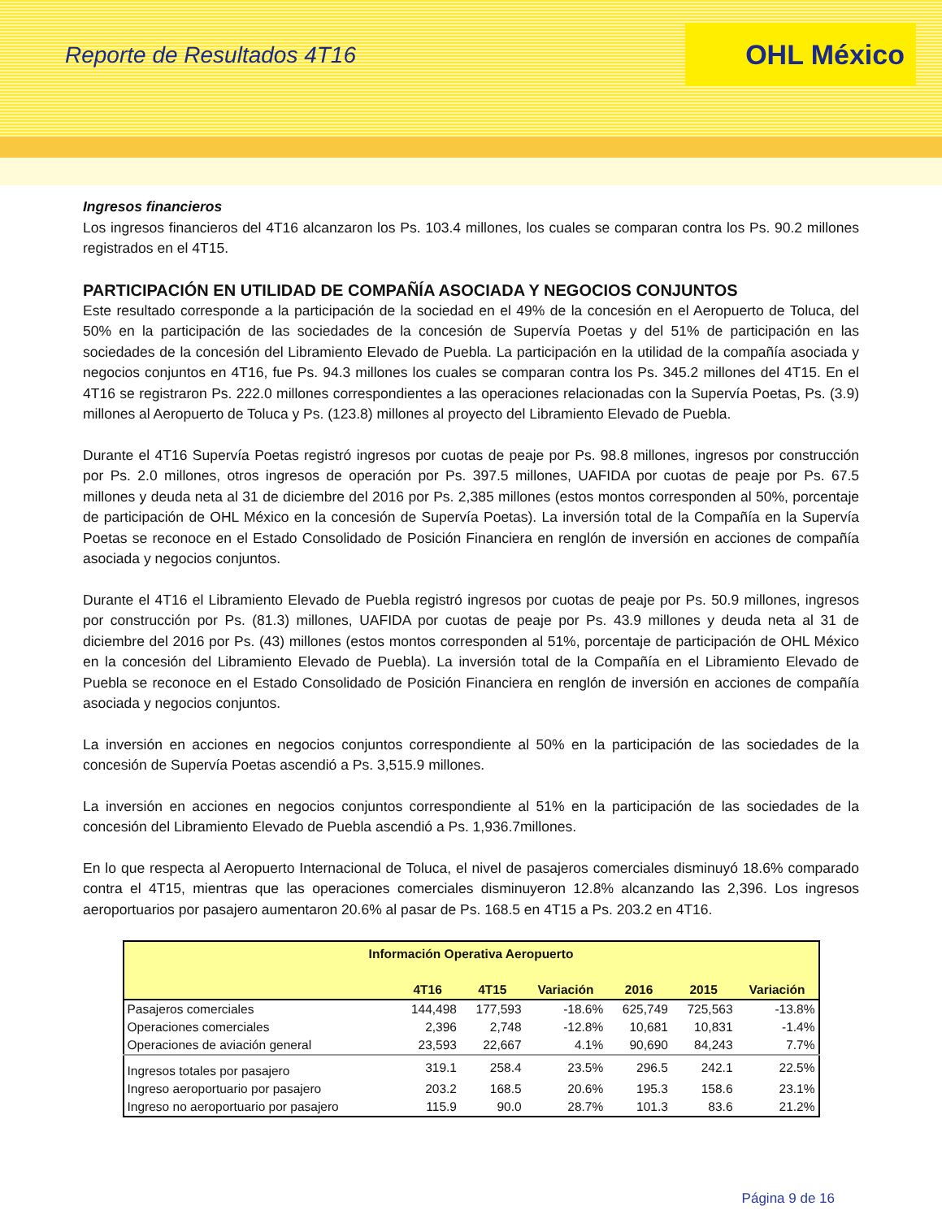Reporte de Resultados 4T16
OHL México
Ingresos financieros
Los ingresos financieros del 4T16 alcanzaron los Ps. 103.4 millones, los cuales se comparan contra los Ps. 90.2 millones registrados en el 4T15.
PARTICIPACIÓN EN UTILIDAD DE COMPAÑÍA ASOCIADA Y NEGOCIOS CONJUNTOS
Este resultado corresponde a la participación de la sociedad en el 49% de la concesión en el Aeropuerto de Toluca, del 50% en la participación de las sociedades de la concesión de Supervía Poetas y del 51% de participación en las sociedades de la concesión del Libramiento Elevado de Puebla. La participación en la utilidad de la compañía asociada y negocios conjuntos en 4T16, fue Ps. 94.3 millones los cuales se comparan contra los Ps. 345.2 millones del 4T15. En el 4T16 se registraron Ps. 222.0 millones correspondientes a las operaciones relacionadas con la Supervía Poetas, Ps. (3.9) millones al Aeropuerto de Toluca y Ps. (123.8) millones al proyecto del Libramiento Elevado de Puebla.
Durante el 4T16 Supervía Poetas registró ingresos por cuotas de peaje por Ps. 98.8 millones, ingresos por construcción por Ps. 2.0 millones, otros ingresos de operación por Ps. 397.5 millones, UAFIDA por cuotas de peaje por Ps. 67.5 millones y deuda neta al 31 de diciembre del 2016 por Ps. 2,385 millones (estos montos corresponden al 50%, porcentaje de participación de OHL México en la concesión de Supervía Poetas). La inversión total de la Compañía en la Supervía Poetas se reconoce en el Estado Consolidado de Posición Financiera en renglón de inversión en acciones de compañía asociada y negocios conjuntos.
Durante el 4T16 el Libramiento Elevado de Puebla registró ingresos por cuotas de peaje por Ps. 50.9 millones, ingresos por construcción por Ps. (81.3) millones, UAFIDA por cuotas de peaje por Ps. 43.9 millones y deuda neta al 31 de diciembre del 2016 por Ps. (43) millones (estos montos corresponden al 51%, porcentaje de participación de OHL México en la concesión del Libramiento Elevado de Puebla). La inversión total de la Compañía en el Libramiento Elevado de Puebla se reconoce en el Estado Consolidado de Posición Financiera en renglón de inversión en acciones de compañía asociada y negocios conjuntos.
La inversión en acciones en negocios conjuntos correspondiente al 50% en la participación de las sociedades de la concesión de Supervía Poetas ascendió a Ps. 3,515.9 millones.
La inversión en acciones en negocios conjuntos correspondiente al 51% en la participación de las sociedades de la concesión del Libramiento Elevado de Puebla ascendió a Ps. 1,936.7millones.
En lo que respecta al Aeropuerto Internacional de Toluca, el nivel de pasajeros comerciales disminuyó 18.6% comparado contra el 4T15, mientras que las operaciones comerciales disminuyeron 12.8% alcanzando las 2,396. Los ingresos aeroportuarios por pasajero aumentaron 20.6% al pasar de Ps. 168.5 en 4T15 a Ps. 203.2 en 4T16.
| Información Operativa Aeropuerto | | | | | | |
| --- | --- | --- | --- | --- | --- | --- |
| | 4T16 | 4T15 | Variación | 2016 | 2015 | Variación |
| Pasajeros comerciales | 144,498 | 177,593 | -18.6% | 625,749 | 725,563 | -13.8% |
| Operaciones comerciales | 2,396 | 2,748 | -12.8% | 10,681 | 10,831 | -1.4% |
| Operaciones de aviación general | 23,593 | 22,667 | 4.1% | 90,690 | 84,243 | 7.7% |
| Ingresos totales por pasajero | 319.1 | 258.4 | 23.5% | 296.5 | 242.1 | 22.5% |
| Ingreso aeroportuario por pasajero | 203.2 | 168.5 | 20.6% | 195.3 | 158.6 | 23.1% |
| Ingreso no aeroportuario por pasajero | 115.9 | 90.0 | 28.7% | 101.3 | 83.6 | 21.2% |
Página 9 de 16